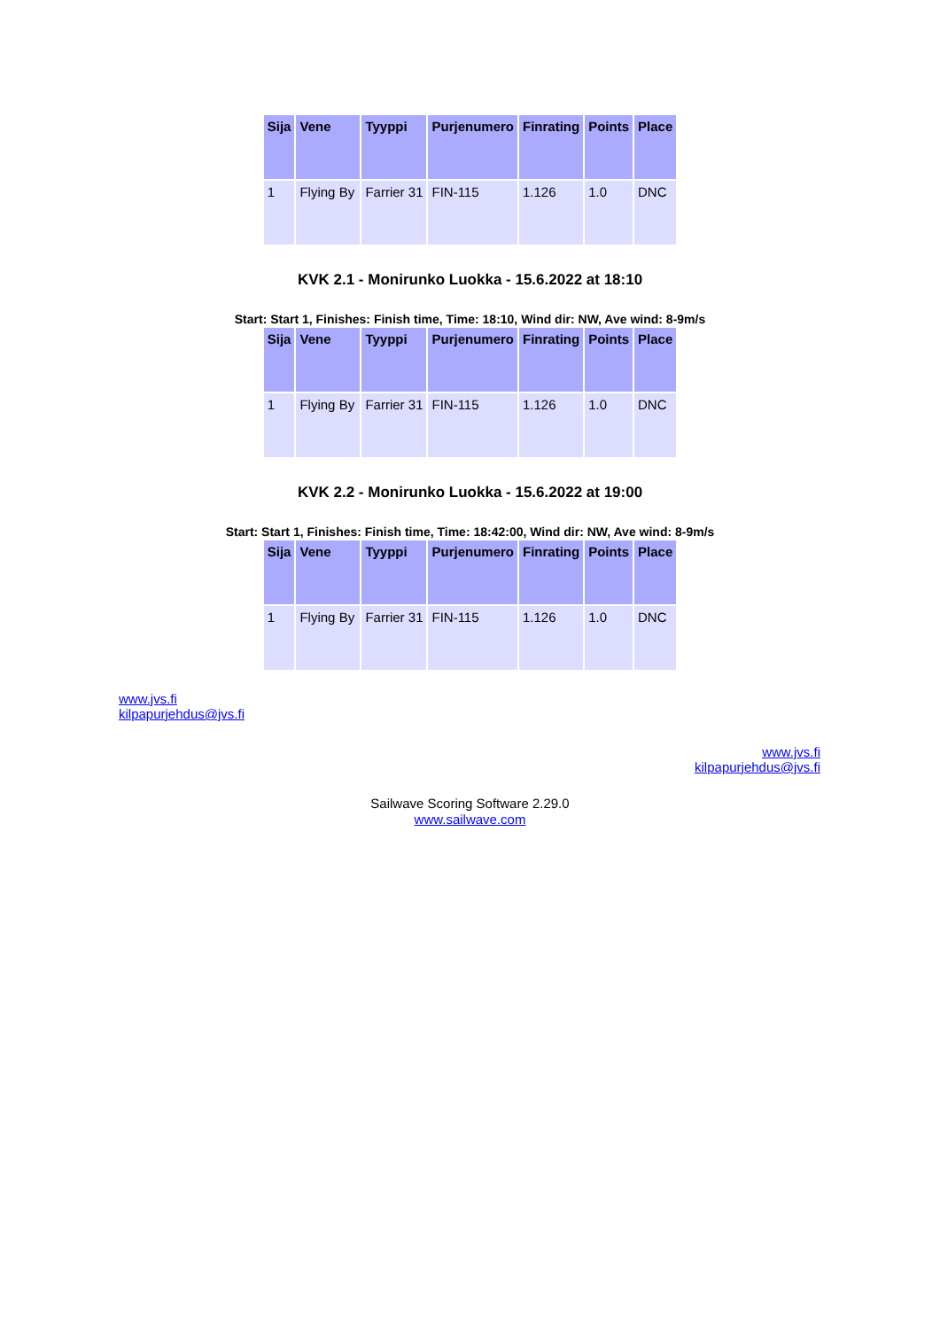| Sija | Vene | Tyyppi | Purjenumero | Finrating | Points | Place |
| --- | --- | --- | --- | --- | --- | --- |
| 1 | Flying By | Farrier 31 | FIN-115 | 1.126 | 1.0 | DNC |
KVK 2.1 - Monirunko Luokka - 15.6.2022 at 18:10
Start: Start 1, Finishes: Finish time, Time: 18:10, Wind dir: NW, Ave wind: 8-9m/s
| Sija | Vene | Tyyppi | Purjenumero | Finrating | Points | Place |
| --- | --- | --- | --- | --- | --- | --- |
| 1 | Flying By | Farrier 31 | FIN-115 | 1.126 | 1.0 | DNC |
KVK 2.2 - Monirunko Luokka - 15.6.2022 at 19:00
Start: Start 1, Finishes: Finish time, Time: 18:42:00, Wind dir: NW, Ave wind: 8-9m/s
| Sija | Vene | Tyyppi | Purjenumero | Finrating | Points | Place |
| --- | --- | --- | --- | --- | --- | --- |
| 1 | Flying By | Farrier 31 | FIN-115 | 1.126 | 1.0 | DNC |
www.jvs.fi
kilpapurjehdus@jvs.fi
www.jvs.fi
kilpapurjehdus@jvs.fi
Sailwave Scoring Software 2.29.0
www.sailwave.com